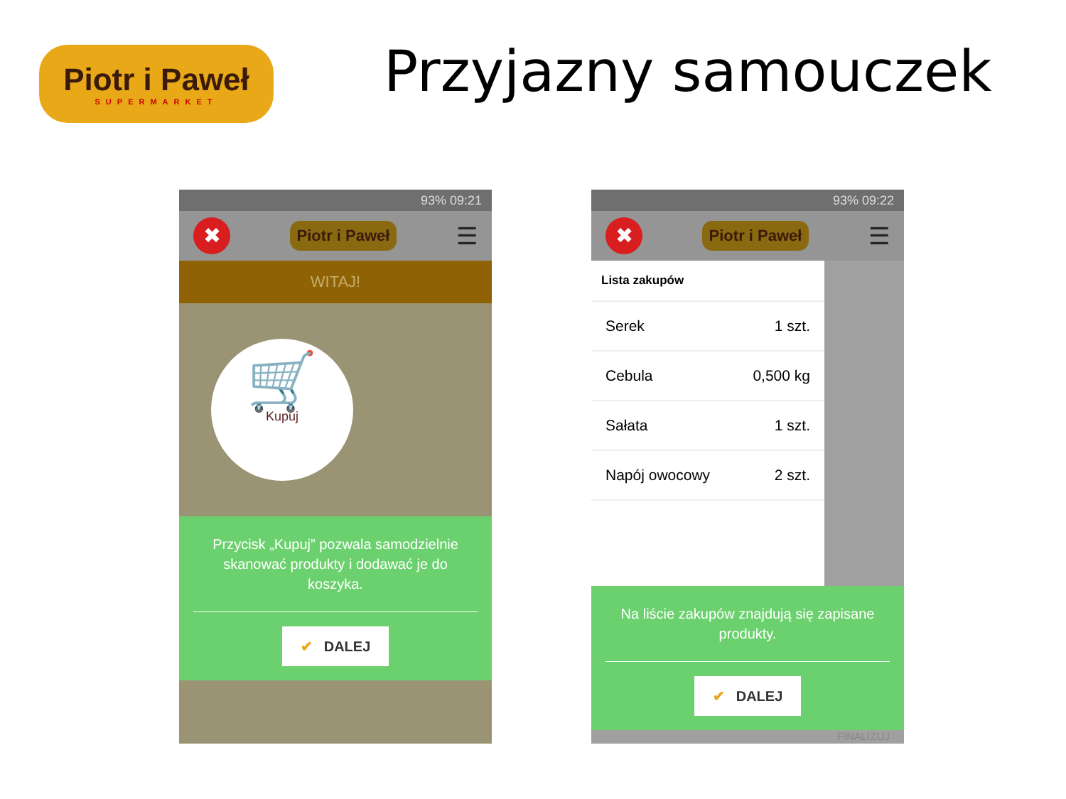Piotr i Paweł
SUPERMARKET
Przyjazny samouczek
93% 09:21
✖
Piotr i Paweł
☰
WITAJ!
🛒
Kupuj
Przycisk „Kupuj” pozwala samodzielnie
skanować produkty i dodawać je do
koszyka.
✔ DALEJ
93% 09:22
✖
Piotr i Paweł
☰
Lista zakupów
Serek 1 szt.
Cebula 0,500 kg
Sałata 1 szt.
Napój owocowy 2 szt.
Na liście zakupów znajdują się zapisane
produkty.
✔ DALEJ
FINALIZUJ